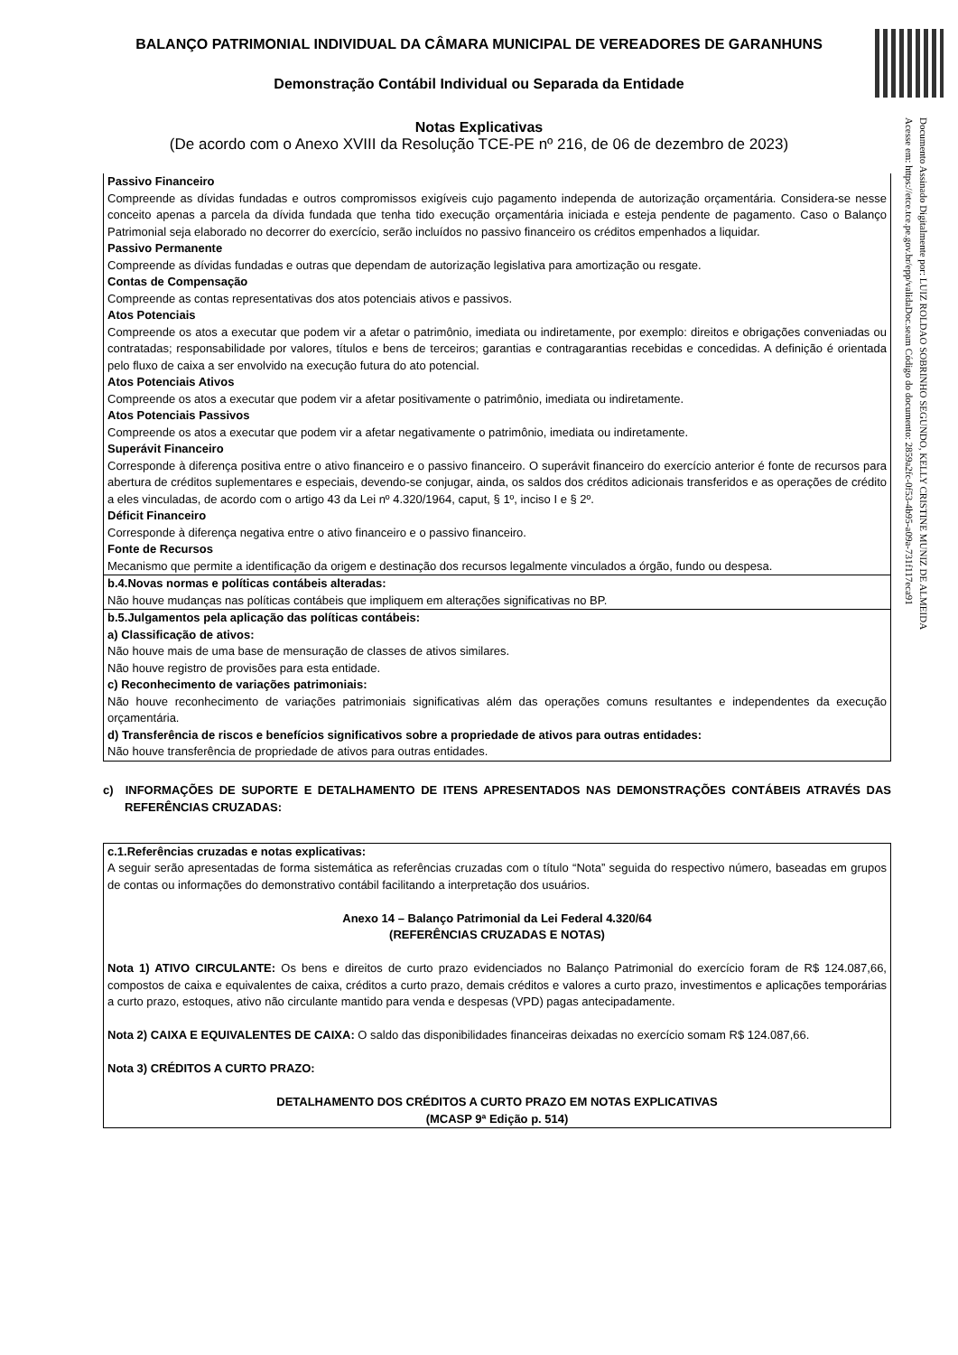Documento Assinado Digitalmente por: LUIZ ROLDAO SOBRINHO SEGUNDO, KELLY CRISTINE MUNIZ DE ALMEIDA
Acesse em: https://etce.tce.pe.gov.br/epp/validaDoc.seam Código do documento: 2859a2fc-0f53-4b95-a09a-731f117eca91
BALANÇO PATRIMONIAL INDIVIDUAL DA CÂMARA MUNICIPAL DE VEREADORES DE GARANHUNS
Demonstração Contábil Individual ou Separada da Entidade
Notas Explicativas
(De acordo com o Anexo XVIII da Resolução TCE-PE nº 216, de 06 de dezembro de 2023)
Passivo Financeiro
Compreende as dívidas fundadas e outros compromissos exigíveis cujo pagamento independa de autorização orçamentária. Considera-se nesse conceito apenas a parcela da dívida fundada que tenha tido execução orçamentária iniciada e esteja pendente de pagamento. Caso o Balanço Patrimonial seja elaborado no decorrer do exercício, serão incluídos no passivo financeiro os créditos empenhados a liquidar.
Passivo Permanente
Compreende as dívidas fundadas e outras que dependam de autorização legislativa para amortização ou resgate.
Contas de Compensação
Compreende as contas representativas dos atos potenciais ativos e passivos.
Atos Potenciais
Compreende os atos a executar que podem vir a afetar o patrimônio, imediata ou indiretamente, por exemplo: direitos e obrigações conveniadas ou contratadas; responsabilidade por valores, títulos e bens de terceiros; garantias e contragarantias recebidas e concedidas. A definição é orientada pelo fluxo de caixa a ser envolvido na execução futura do ato potencial.
Atos Potenciais Ativos
Compreende os atos a executar que podem vir a afetar positivamente o patrimônio, imediata ou indiretamente.
Atos Potenciais Passivos
Compreende os atos a executar que podem vir a afetar negativamente o patrimônio, imediata ou indiretamente.
Superávit Financeiro
Corresponde à diferença positiva entre o ativo financeiro e o passivo financeiro. O superávit financeiro do exercício anterior é fonte de recursos para abertura de créditos suplementares e especiais, devendo-se conjugar, ainda, os saldos dos créditos adicionais transferidos e as operações de crédito a eles vinculadas, de acordo com o artigo 43 da Lei nº 4.320/1964, caput, § 1º, inciso I e § 2º.
Déficit Financeiro
Corresponde à diferença negativa entre o ativo financeiro e o passivo financeiro.
Fonte de Recursos
Mecanismo que permite a identificação da origem e destinação dos recursos legalmente vinculados a órgão, fundo ou despesa.
b.4.Novas normas e políticas contábeis alteradas:
Não houve mudanças nas políticas contábeis que impliquem em alterações significativas no BP.
b.5.Julgamentos pela aplicação das políticas contábeis:
a) Classificação de ativos:
Não houve mais de uma base de mensuração de classes de ativos similares.
Não houve registro de provisões para esta entidade.
c) Reconhecimento de variações patrimoniais:
Não houve reconhecimento de variações patrimoniais significativas além das operações comuns resultantes e independentes da execução orçamentária.
d) Transferência de riscos e benefícios significativos sobre a propriedade de ativos para outras entidades:
Não houve transferência de propriedade de ativos para outras entidades.
c) INFORMAÇÕES DE SUPORTE E DETALHAMENTO DE ITENS APRESENTADOS NAS DEMONSTRAÇÕES CONTÁBEIS ATRAVÉS DAS REFERÊNCIAS CRUZADAS:
c.1.Referências cruzadas e notas explicativas:
A seguir serão apresentadas de forma sistemática as referências cruzadas com o título “Nota” seguida do respectivo número, baseadas em grupos de contas ou informações do demonstrativo contábil facilitando a interpretação dos usuários.
Anexo 14 – Balanço Patrimonial da Lei Federal 4.320/64
(REFERÊNCIAS CRUZADAS E NOTAS)
Nota 1) ATIVO CIRCULANTE: Os bens e direitos de curto prazo evidenciados no Balanço Patrimonial do exercício foram de R$ 124.087,66, compostos de caixa e equivalentes de caixa, créditos a curto prazo, demais créditos e valores a curto prazo, investimentos e aplicações temporárias a curto prazo, estoques, ativo não circulante mantido para venda e despesas (VPD) pagas antecipadamente.
Nota 2) CAIXA E EQUIVALENTES DE CAIXA: O saldo das disponibilidades financeiras deixadas no exercício somam R$ 124.087,66.
Nota 3) CRÉDITOS A CURTO PRAZO:
DETALHAMENTO DOS CRÉDITOS A CURTO PRAZO EM NOTAS EXPLICATIVAS
(MCASP 9ª Edição p. 514)